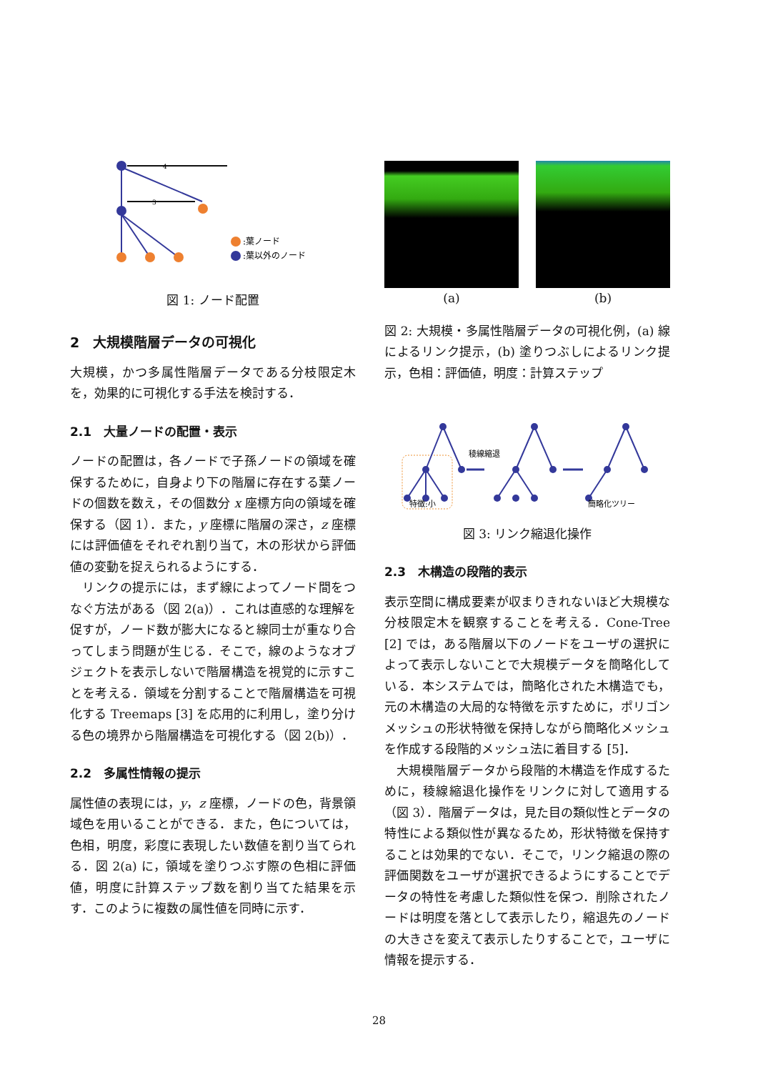4
3
:葉ノード
:葉以外のノード
図 1: ノード配置
2　大規模階層データの可視化
大規模，かつ多属性階層データである分枝限定木を，効果的に可視化する手法を検討する．
2.1　大量ノードの配置・表示
ノードの配置は，各ノードで子孫ノードの領域を確保するために，自身より下の階層に存在する葉ノードの個数を数え，その個数分 x 座標方向の領域を確保する（図 1）．また，y 座標に階層の深さ，z 座標には評価値をそれぞれ割り当て，木の形状から評価値の変動を捉えられるようにする．
リンクの提示には，まず線によってノード間をつなぐ方法がある（図 2(a)）．これは直感的な理解を促すが，ノード数が膨大になると線同士が重なり合ってしまう問題が生じる．そこで，線のようなオブジェクトを表示しないで階層構造を視覚的に示すことを考える．領域を分割することで階層構造を可視化する Treemaps [3] を応用的に利用し，塗り分ける色の境界から階層構造を可視化する（図 2(b)）．
2.2　多属性情報の提示
属性値の表現には，y，z 座標，ノードの色，背景領域色を用いることができる．また，色については，色相，明度，彩度に表現したい数値を割り当てられる．図 2(a) に，領域を塗りつぶす際の色相に評価値，明度に計算ステップ数を割り当てた結果を示す．このように複数の属性値を同時に示す．
(a) (b)
図 2: 大規模・多属性階層データの可視化例，(a) 線によるリンク提示，(b) 塗りつぶしによるリンク提示，色相：評価値，明度：計算ステップ
稜線縮退
特徴:小
簡略化ツリー
図 3: リンク縮退化操作
2.3　木構造の段階的表示
表示空間に構成要素が収まりきれないほど大規模な分枝限定木を観察することを考える．Cone-Tree [2] では，ある階層以下のノードをユーザの選択によって表示しないことで大規模データを簡略化している．本システムでは，簡略化された木構造でも，元の木構造の大局的な特徴を示すために，ポリゴンメッシュの形状特徴を保持しながら簡略化メッシュを作成する段階的メッシュ法に着目する [5]．
大規模階層データから段階的木構造を作成するために，稜線縮退化操作をリンクに対して適用する（図 3）．階層データは，見た目の類似性とデータの特性による類似性が異なるため，形状特徴を保持することは効果的でない．そこで，リンク縮退の際の評価関数をユーザが選択できるようにすることでデータの特性を考慮した類似性を保つ．削除されたノードは明度を落として表示したり，縮退先のノードの大きさを変えて表示したりすることで，ユーザに情報を提示する．
28